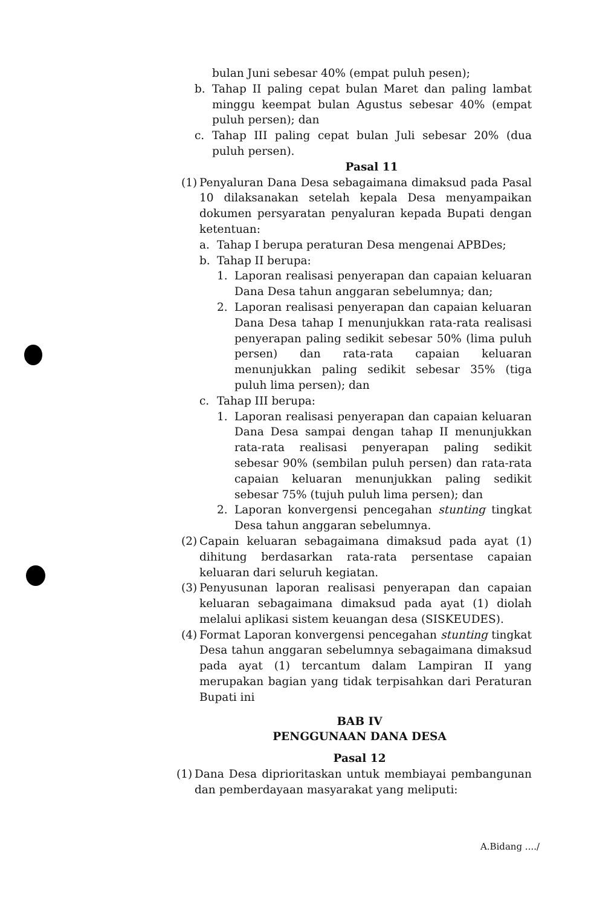bulan Juni sebesar 40% (empat puluh pesen);
b. Tahap II paling cepat bulan Maret dan paling lambat minggu keempat bulan Agustus sebesar 40% (empat puluh persen); dan
c. Tahap III paling cepat bulan Juli sebesar 20% (dua puluh persen).
Pasal 11
(1)
Penyaluran Dana Desa sebagaimana dimaksud pada Pasal 10 dilaksanakan setelah kepala Desa menyampaikan dokumen persyaratan penyaluran kepada Bupati dengan ketentuan:
a. Tahap I berupa peraturan Desa mengenai APBDes;
b. Tahap II berupa:
1. Laporan realisasi penyerapan dan capaian keluaran Dana Desa tahun anggaran sebelumnya; dan;
2. Laporan realisasi penyerapan dan capaian keluaran Dana Desa tahap I menunjukkan rata-rata realisasi penyerapan paling sedikit sebesar 50% (lima puluh persen) dan rata-rata capaian keluaran menunjukkan paling sedikit sebesar 35% (tiga puluh lima persen); dan
c. Tahap III berupa:
1. Laporan realisasi penyerapan dan capaian keluaran Dana Desa sampai dengan tahap II menunjukkan rata-rata realisasi penyerapan paling sedikit sebesar 90% (sembilan puluh persen) dan rata-rata capaian keluaran menunjukkan paling sedikit sebesar 75% (tujuh puluh lima persen); dan
2. Laporan konvergensi pencegahan stunting tingkat Desa tahun anggaran sebelumnya.
(2) Capain keluaran sebagaimana dimaksud pada ayat (1) dihitung berdasarkan rata-rata persentase capaian keluaran dari seluruh kegiatan.
(3) Penyusunan laporan realisasi penyerapan dan capaian keluaran sebagaimana dimaksud pada ayat (1) diolah melalui aplikasi sistem keuangan desa (SISKEUDES).
(4) Format Laporan konvergensi pencegahan stunting tingkat Desa tahun anggaran sebelumnya sebagaimana dimaksud pada ayat (1) tercantum dalam Lampiran II yang merupakan bagian yang tidak terpisahkan dari Peraturan Bupati ini
BAB IV
PENGGUNAAN DANA DESA
Pasal 12
(1) Dana Desa diprioritaskan untuk membiayai pembangunan dan pemberdayaan masyarakat yang meliputi:
A.Bidang ..../